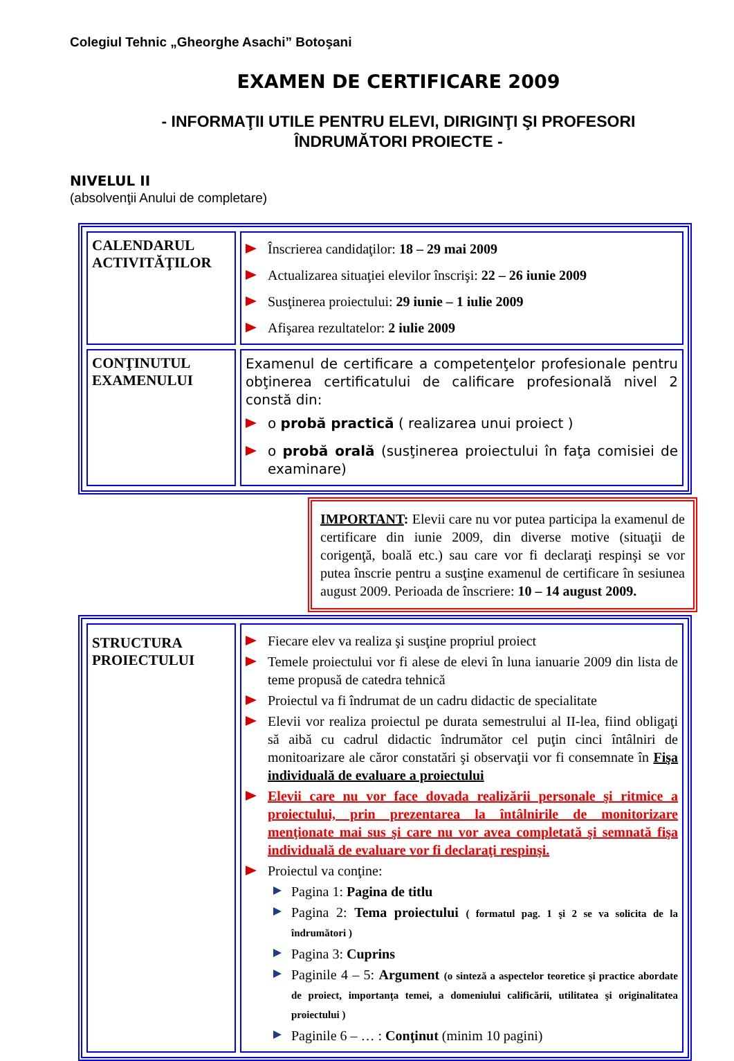Colegiul Tehnic „Gheorghe Asachi” Botoşani
EXAMEN DE CERTIFICARE 2009
- INFORMAŢII UTILE PENTRU ELEVI, DIRIGINŢI ŞI PROFESORI
ÎNDRUMĂTORI PROIECTE -
NIVELUL II
(absolvenţii Anului de completare)
| CALENDARUL ACTIVITĂŢILOR | Înscrierea candidaţilor: 18 – 29 mai 2009 Actualizarea situaţiei elevilor înscrişi: 22 – 26 iunie 2009 Susţinerea proiectului: 29 iunie – 1 iulie 2009 Afişarea rezultatelor: 2 iulie 2009 |
| CONŢINUTUL EXAMENULUI | Examenul de certificare a competenţelor profesionale pentru obţinerea certificatului de calificare profesională nivel 2 constă din: o probă practică ( realizarea unui proiect ) o probă orală (susţinerea proiectului în faţa comisiei de examinare) |
IMPORTANT: Elevii care nu vor putea participa la examenul de certificare din iunie 2009, din diverse motive (situaţii de corigenţă, boală etc.) sau care vor fi declaraţi respinşi se vor putea înscrie pentru a susţine examenul de certificare în sesiunea august 2009. Perioada de înscriere: 10 – 14 august 2009.
| STRUCTURA PROIECTULUI | Fiecare elev va realiza şi susţine propriul proiect Temele proiectului vor fi alese de elevi în luna ianuarie 2009 din lista de teme propusă de catedra tehnică Proiectul va fi îndrumat de un cadru didactic de specialitate Elevii vor realiza proiectul pe durata semestrului al II-lea, fiind obligaţi să aibă cu cadrul didactic îndrumător cel puţin cinci întâlniri de monitoarizare ale căror constatări şi observaţii vor fi consemnate în Fişa individuală de evaluare a proiectului Elevii care nu vor face dovada realizării personale şi ritmice a proiectului, prin prezentarea la întâlnirile de monitorizare menţionate mai sus şi care nu vor avea completată şi semnată fişa individuală de evaluare vor fi declaraţi respinşi. Proiectul va conţine: Pagina 1: Pagina de titlu Pagina 2: Tema proiectului ( formatul pag. 1 şi 2 se va solicita de la îndrumători ) Pagina 3: Cuprins Paginile 4 – 5: Argument (o sinteză a aspectelor teoretice şi practice abordate de proiect, importanţa temei, a domeniului calificării, utilitatea şi originalitatea proiectului ) Paginile 6 – … : Conţinut (minim 10 pagini) |